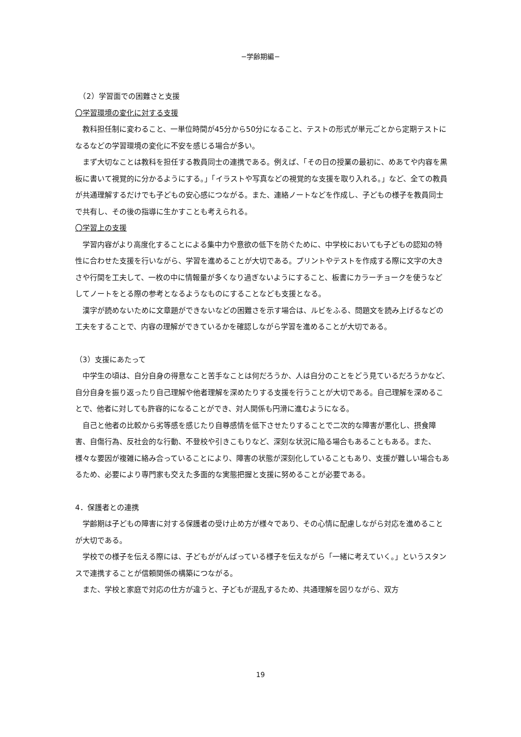−学齢期編−
　（2）学習面での困難さと支援
〇学習環境の変化に対する支援
　教科担任制に変わること、一単位時間が45分から50分になること、テストの形式が単元ごとから定期テストになるなどの学習環境の変化に不安を感じる場合が多い。
　まず大切なことは教科を担任する教員同士の連携である。例えば、「その日の授業の最初に、めあてや内容を黒板に書いて視覚的に分かるようにする。」「イラストや写真などの視覚的な支援を取り入れる。」など、全ての教員が共通理解するだけでも子どもの安心感につながる。また、連絡ノートなどを作成し、子どもの様子を教員同士で共有し、その後の指導に生かすことも考えられる。
〇学習上の支援
　学習内容がより高度化することによる集中力や意欲の低下を防ぐために、中学校においても子どもの認知の特性に合わせた支援を行いながら、学習を進めることが大切である。プリントやテストを作成する際に文字の大きさや行間を工夫して、一枚の中に情報量が多くなり過ぎないようにすること、板書にカラーチョークを使うなどしてノートをとる際の参考となるようなものにすることなども支援となる。
　漢字が読めないために文章題ができないなどの困難さを示す場合は、ルビをふる、問題文を読み上げるなどの工夫をすることで、内容の理解ができているかを確認しながら学習を進めることが大切である。
（3）支援にあたって
　中学生の頃は、自分自身の得意なこと苦手なことは何だろうか、人は自分のことをどう見ているだろうかなど、自分自身を振り返ったり自己理解や他者理解を深めたりする支援を行うことが大切である。自己理解を深めることで、他者に対しても許容的になることができ、対人関係も円滑に進むようになる。
　自己と他者の比較から劣等感を感じたり自尊感情を低下させたりすることで二次的な障害が悪化し、摂食障害、自傷行為、反社会的な行動、不登校や引きこもりなど、深刻な状況に陥る場合もあることもある。また、様々な要因が複雑に絡み合っていることにより、障害の状態が深刻化していることもあり、支援が難しい場合もあるため、必要により専門家も交えた多面的な実態把握と支援に努めることが必要である。
4．保護者との連携
　学齢期は子どもの障害に対する保護者の受け止め方が様々であり、その心情に配慮しながら対応を進めることが大切である。
　学校での様子を伝える際には、子どもががんばっている様子を伝えながら「一緒に考えていく。」というスタンスで連携することが信頼関係の構築につながる。
　また、学校と家庭で対応の仕方が違うと、子どもが混乱するため、共通理解を図りながら、双方
19